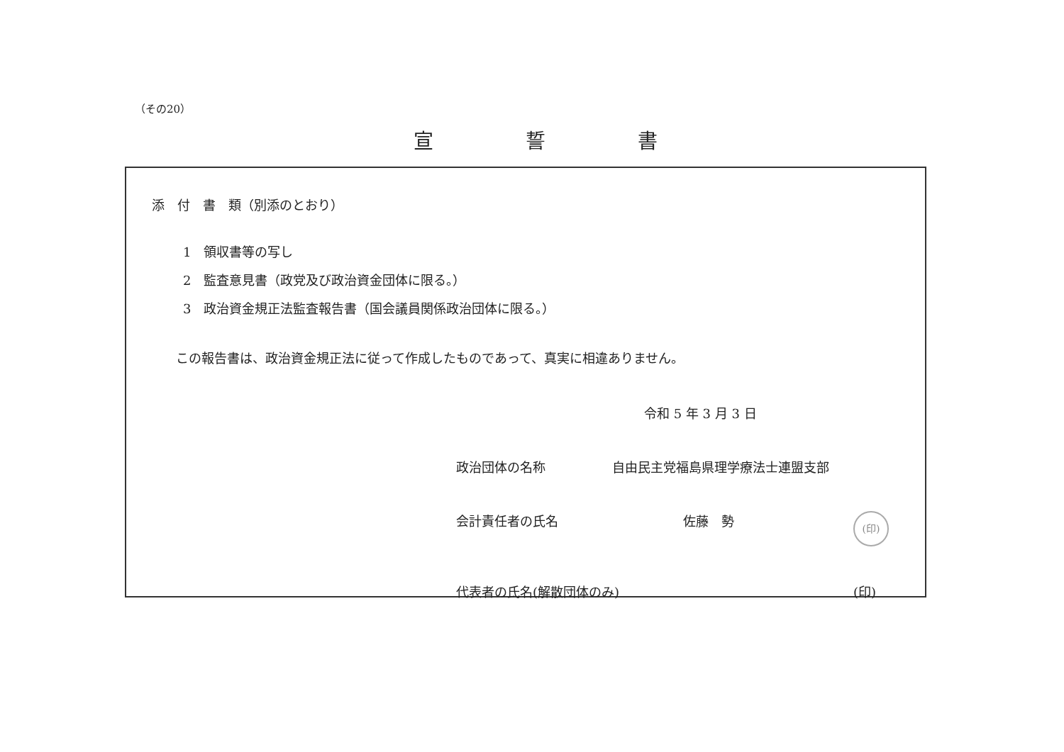（その20）
宣誓書
添　付　書　類（別添のとおり）
1　領収書等の写し
2　監査意見書（政党及び政治資金団体に限る。）
3　政治資金規正法監査報告書（国会議員関係政治団体に限る。）
この報告書は、政治資金規正法に従って作成したものであって、真実に相違ありません。
令和 5 年 3 月 3 日
政治団体の名称 自由民主党福島県理学療法士連盟支部
会計責任者の氏名 佐藤　勢 (印)
代表者の氏名(解散団体のみ) (印)